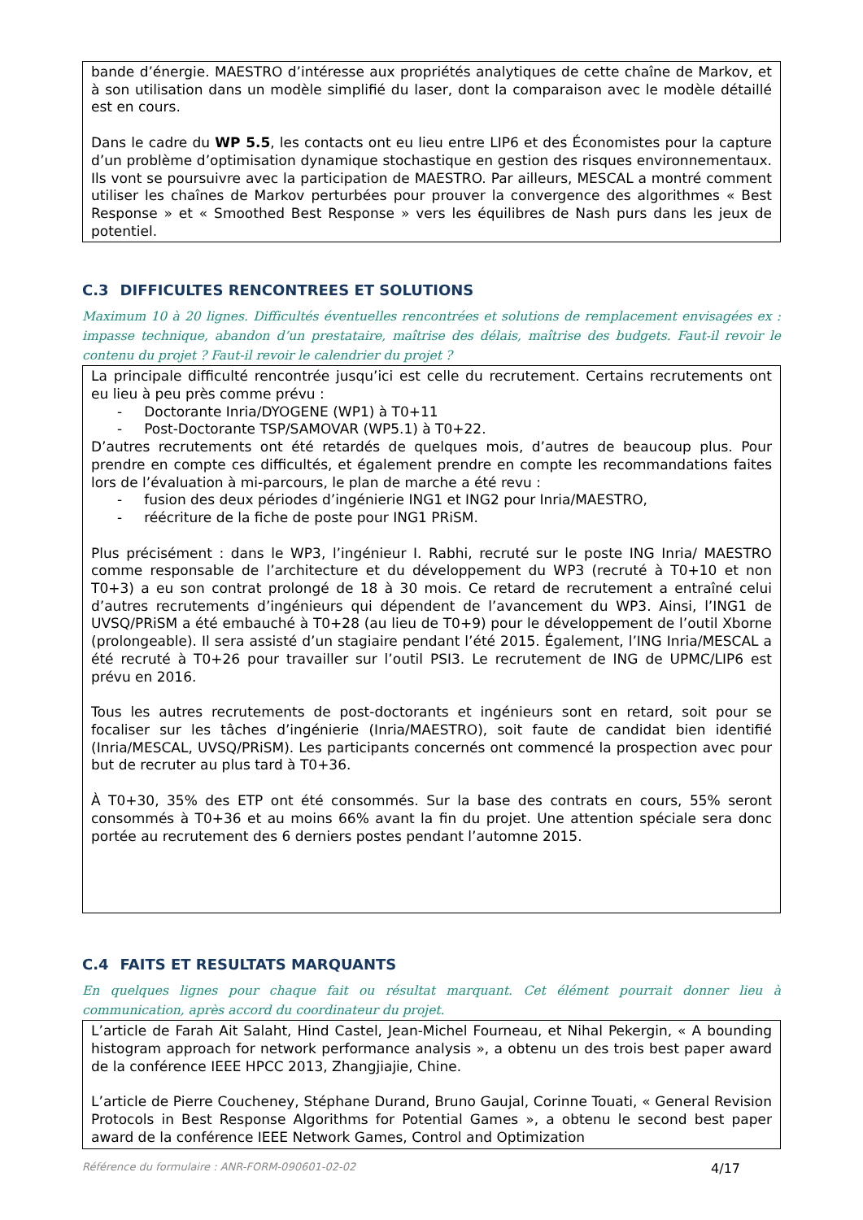bande d’énergie. MAESTRO d’intéresse aux propriétés analytiques de cette chaîne de Markov, et à son utilisation dans un modèle simplifié du laser, dont la comparaison avec le modèle détaillé est en cours.
Dans le cadre du WP 5.5, les contacts ont eu lieu entre LIP6 et des Économistes pour la capture d’un problème d’optimisation dynamique stochastique en gestion des risques environnementaux. Ils vont se poursuivre avec la participation de MAESTRO. Par ailleurs, MESCAL a montré comment utiliser les chaînes de Markov perturbées pour prouver la convergence des algorithmes « Best Response » et « Smoothed Best Response » vers les équilibres de Nash purs dans les jeux de potentiel.
C.3 DIFFICULTES RENCONTREES ET SOLUTIONS
Maximum 10 à 20 lignes. Difficultés éventuelles rencontrées et solutions de remplacement envisagées ex : impasse technique, abandon d’un prestataire, maîtrise des délais, maîtrise des budgets. Faut-il revoir le contenu du projet ? Faut-il revoir le calendrier du projet ?
La principale difficulté rencontrée jusqu’ici est celle du recrutement. Certains recrutements ont eu lieu à peu près comme prévu :
- Doctorante Inria/DYOGENE (WP1) à T0+11
- Post-Doctorante TSP/SAMOVAR (WP5.1) à T0+22.
D’autres recrutements ont été retardés de quelques mois, d’autres de beaucoup plus. Pour prendre en compte ces difficultés, et également prendre en compte les recommandations faites lors de l’évaluation à mi-parcours, le plan de marche a été revu :
- fusion des deux périodes d’ingénierie ING1 et ING2 pour Inria/MAESTRO,
- réécriture de la fiche de poste pour ING1 PRiSM.
Plus précisément : dans le WP3, l’ingénieur I. Rabhi, recruté sur le poste ING Inria/ MAESTRO comme responsable de l’architecture et du développement du WP3 (recruté à T0+10 et non T0+3) a eu son contrat prolongé de 18 à 30 mois. Ce retard de recrutement a entraîné celui d’autres recrutements d’ingénieurs qui dépendent de l’avancement du WP3. Ainsi, l’ING1 de UVSQ/PRiSM a été embauché à T0+28 (au lieu de T0+9) pour le développement de l’outil Xborne (prolongeable). Il sera assisté d’un stagiaire pendant l’été 2015. Également, l’ING Inria/MESCAL a été recruté à T0+26 pour travailler sur l’outil PSI3. Le recrutement de ING de UPMC/LIP6 est prévu en 2016.
Tous les autres recrutements de post-doctorants et ingénieurs sont en retard, soit pour se focaliser sur les tâches d’ingénierie (Inria/MAESTRO), soit faute de candidat bien identifié (Inria/MESCAL, UVSQ/PRiSM). Les participants concernés ont commencé la prospection avec pour but de recruter au plus tard à T0+36.
À T0+30, 35% des ETP ont été consommés. Sur la base des contrats en cours, 55% seront consommés à T0+36 et au moins 66% avant la fin du projet. Une attention spéciale sera donc portée au recrutement des 6 derniers postes pendant l’automne 2015.
C.4 FAITS ET RESULTATS MARQUANTS
En quelques lignes pour chaque fait ou résultat marquant. Cet élément pourrait donner lieu à communication, après accord du coordinateur du projet.
L’article de Farah Ait Salaht, Hind Castel, Jean-Michel Fourneau, et Nihal Pekergin, « A bounding histogram approach for network performance analysis », a obtenu un des trois best paper award de la conférence IEEE HPCC 2013, Zhangjiajie, Chine.
L’article de Pierre Coucheney, Stéphane Durand, Bruno Gaujal, Corinne Touati, « General Revision Protocols in Best Response Algorithms for Potential Games », a obtenu le second best paper award de la conférence IEEE Network Games, Control and Optimization
Référence du formulaire : ANR-FORM-090601-02-02 4/17